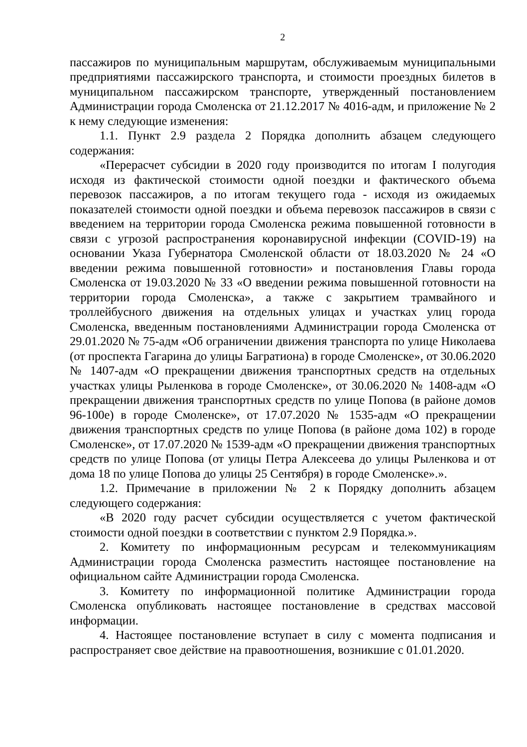2
пассажиров по муниципальным маршрутам, обслуживаемым муниципальными предприятиями пассажирского транспорта, и стоимости проездных билетов в муниципальном пассажирском транспорте, утвержденный постановлением Администрации города Смоленска от 21.12.2017 № 4016-адм, и приложение № 2 к нему следующие изменения:
1.1. Пункт 2.9 раздела 2 Порядка дополнить абзацем следующего содержания:
«Перерасчет субсидии в 2020 году производится по итогам I полугодия исходя из фактической стоимости одной поездки и фактического объема перевозок пассажиров, а по итогам текущего года - исходя из ожидаемых показателей стоимости одной поездки и объема перевозок пассажиров в связи с введением на территории города Смоленска режима повышенной готовности в связи с угрозой распространения коронавирусной инфекции (COVID-19) на основании Указа Губернатора Смоленской области от 18.03.2020 № 24 «О введении режима повышенной готовности» и постановления Главы города Смоленска от 19.03.2020 № 33 «О введении режима повышенной готовности на территории города Смоленска», а также с закрытием трамвайного и троллейбусного движения на отдельных улицах и участках улиц города Смоленска, введенным постановлениями Администрации города Смоленска от 29.01.2020 № 75-адм «Об ограничении движения транспорта по улице Николаева (от проспекта Гагарина до улицы Багратиона) в городе Смоленске», от 30.06.2020 № 1407-адм «О прекращении движения транспортных средств на отдельных участках улицы Рыленкова в городе Смоленске», от 30.06.2020 № 1408-адм «О прекращении движения транспортных средств по улице Попова (в районе домов 96-100е) в городе Смоленске», от 17.07.2020 № 1535-адм «О прекращении движения транспортных средств по улице Попова (в районе дома 102) в городе Смоленске», от 17.07.2020 № 1539-адм «О прекращении движения транспортных средств по улице Попова (от улицы Петра Алексеева до улицы Рыленкова и от дома 18 по улице Попова до улицы 25 Сентября) в городе Смоленске».».
1.2. Примечание в приложении № 2 к Порядку дополнить абзацем следующего содержания:
«В 2020 году расчет субсидии осуществляется с учетом фактической стоимости одной поездки в соответствии с пунктом 2.9 Порядка.».
2. Комитету по информационным ресурсам и телекоммуникациям Администрации города Смоленска разместить настоящее постановление на официальном сайте Администрации города Смоленска.
3. Комитету по информационной политике Администрации города Смоленска опубликовать настоящее постановление в средствах массовой информации.
4. Настоящее постановление вступает в силу с момента подписания и распространяет свое действие на правоотношения, возникшие с 01.01.2020.